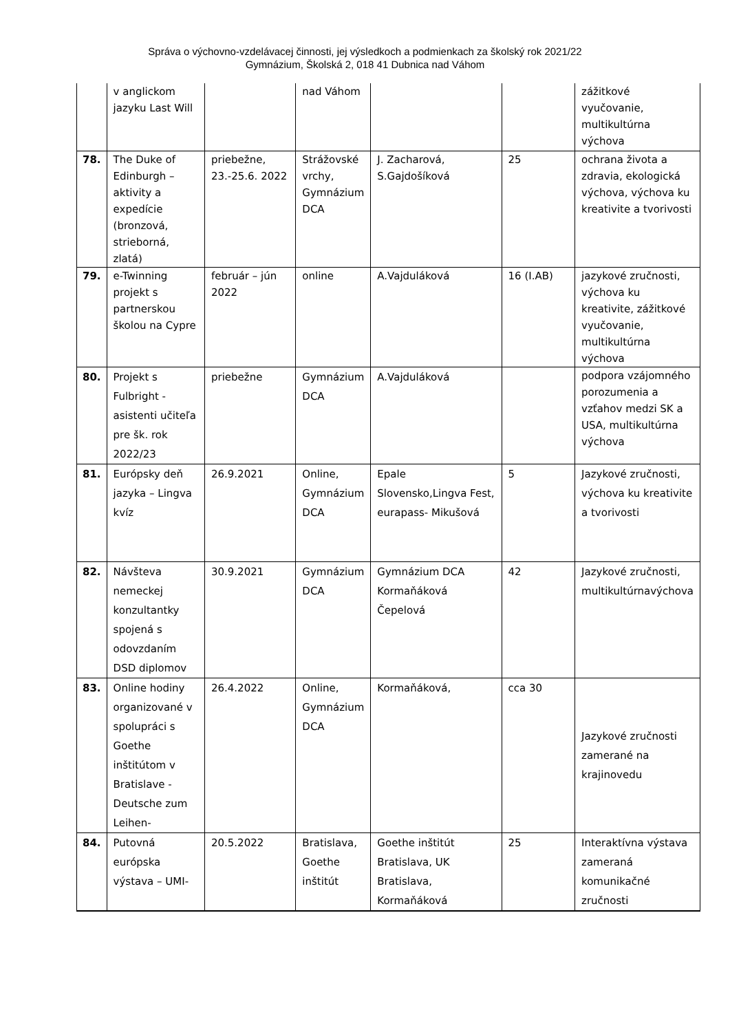Správa o výchovno-vzdelávacej činnosti, jej výsledkoch a podmienkach za školský rok 2021/22
Gymnázium, Školská 2, 018 41 Dubnica nad Váhom
| | v anglickom jazyku Last Will | | nad Váhom | | | zážitkové vyučovanie, multikultúrna výchova |
| 78. | The Duke of Edinburgh – aktivity a expedície (bronzová, strieborná, zlatá) | priebežne, 23.-25.6. 2022 | Strážovské vrchy, Gymnázium DCA | J. Zacharová, S.Gajdošíková | 25 | ochrana života a zdravia, ekologická výchova, výchova ku kreativite a tvorivosti |
| 79. | e-Twinning projekt s partnerskou školou na Cypre | február – jún 2022 | online | A.Vajduláková | 16 (I.AB) | jazykové zručnosti, výchova ku kreativite, zážitkové vyučovanie, multikultúrna výchova |
| 80. | Projekt s Fulbright - asistenti učiteľa pre šk. rok 2022/23 | priebežne | Gymnázium DCA | A.Vajduláková | | podpora vzájomného porozumenia a vzťahov medzi SK a USA, multikultúrna výchova |
| 81. | Európsky deň jazyka – Lingva kvíz | 26.9.2021 | Online, Gymnázium DCA | Epale Slovensko,Lingva Fest, eurapass- Mikušová | 5 | Jazykové zručnosti, výchova ku kreativite a tvorivosti |
| 82. | Návšteva nemeckej konzultantky spojená s odovzdaním DSD diplomov | 30.9.2021 | Gymnázium DCA | Gymnázium DCA Kormaňáková Čepelová | 42 | Jazykové zručnosti, multikultúrnavýchova |
| 83. | Online hodiny organizované v spolupráci s Goethe inštitútom v Bratislave - Deutsche zum Leihen- | 26.4.2022 | Online, Gymnázium DCA | Kormaňáková, | cca 30 | Jazykové zručnosti zamerané na krajinovedu |
| 84. | Putovná európska výstava – UMI- | 20.5.2022 | Bratislava, Goethe inštitút | Goethe inštitút Bratislava, UK Bratislava, Kormaňáková | 25 | Interaktívna výstava zameraná komunikačné zručnosti |